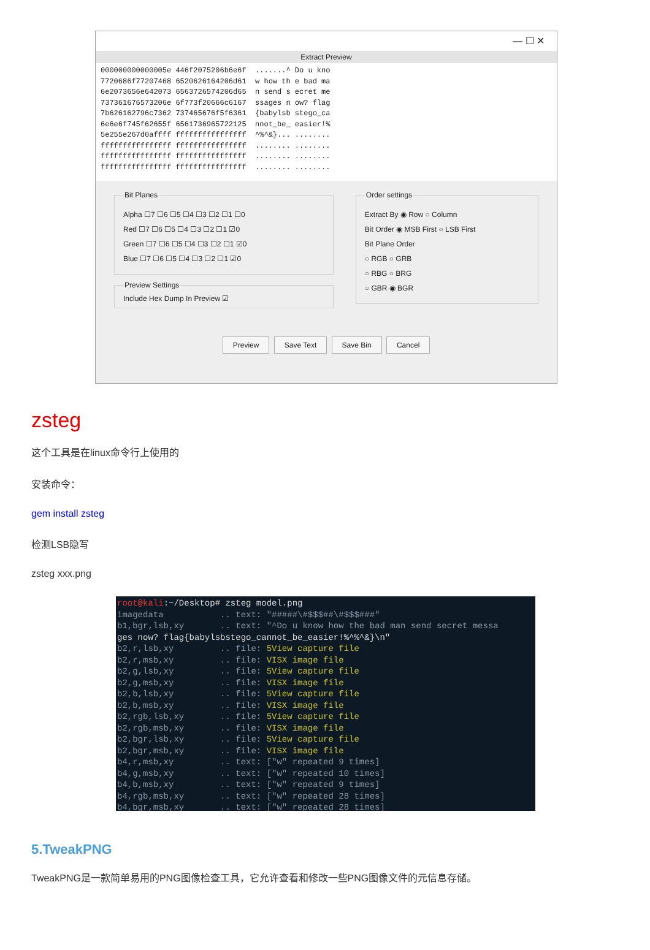— ☐ ✕
Extract Preview
000000000000005e 446f2075206b6e6f .......^ Do u kno 7720686f77207468 6520626164206d61 w how th e bad ma 6e2073656e642073 6563726574206d65 n send s ecret me 737361676573206e 6f773f20666c6167 ssages n ow? flag 7b626162796c7362 737465676f5f6361 {babylsb stego_ca 6e6e6f745f62655f 6561736965722125 nnot_be_ easier!% 5e255e267d0affff ffffffffffffffff ^%^&}... ........ ffffffffffffffff ffffffffffffffff ........ ........ ffffffffffffffff ffffffffffffffff ........ ........ ffffffffffffffff ffffffffffffffff ........ ........
Bit Planes
Alpha ☐7 ☐6 ☐5 ☐4 ☐3 ☐2 ☐1 ☐0
Red ☐7 ☐6 ☐5 ☐4 ☐3 ☐2 ☐1 ☑0
Green ☐7 ☐6 ☐5 ☐4 ☐3 ☐2 ☐1 ☑0
Blue ☐7 ☐6 ☐5 ☐4 ☐3 ☐2 ☐1 ☑0
Preview SettingsInclude Hex Dump In Preview ☑
Order settings
Extract By ◉ Row ○ Column
Bit Order ◉ MSB First ○ LSB First
Bit Plane Order
○ RGB ○ GRB
○ RBG ○ BRG
○ GBR ◉ BGR
Preview Save Text Save Bin Cancel
zsteg
这个工具是在linux命令行上使用的
安装命令：
gem install zsteg
检测LSB隐写
zsteg xxx.png
root@kali:~/Desktop# zsteg model.png imagedata .. text: "#####\#$$$##\#$$$###" b1,bgr,lsb,xy .. text: "^Do u know how the bad man send secret messa ges now? flag{babylsbstego_cannot_be_easier!%^%^&}\n" b2,r,lsb,xy .. file: 5View capture file b2,r,msb,xy .. file: VISX image file b2,g,lsb,xy .. file: 5View capture file b2,g,msb,xy .. file: VISX image file b2,b,lsb,xy .. file: 5View capture file b2,b,msb,xy .. file: VISX image file b2,rgb,lsb,xy .. file: 5View capture file b2,rgb,msb,xy .. file: VISX image file b2,bgr,lsb,xy .. file: 5View capture file b2,bgr,msb,xy .. file: VISX image file b4,r,msb,xy .. text: ["w" repeated 9 times] b4,g,msb,xy .. text: ["w" repeated 10 times] b4,b,msb,xy .. text: ["w" repeated 9 times] b4,rgb,msb,xy .. text: ["w" repeated 28 times] b4,bgr,msb,xy .. text: ["w" repeated 28 times]
5.TweakPNG
TweakPNG是一款简单易用的PNG图像检查工具，它允许查看和修改一些PNG图像文件的元信息存储。